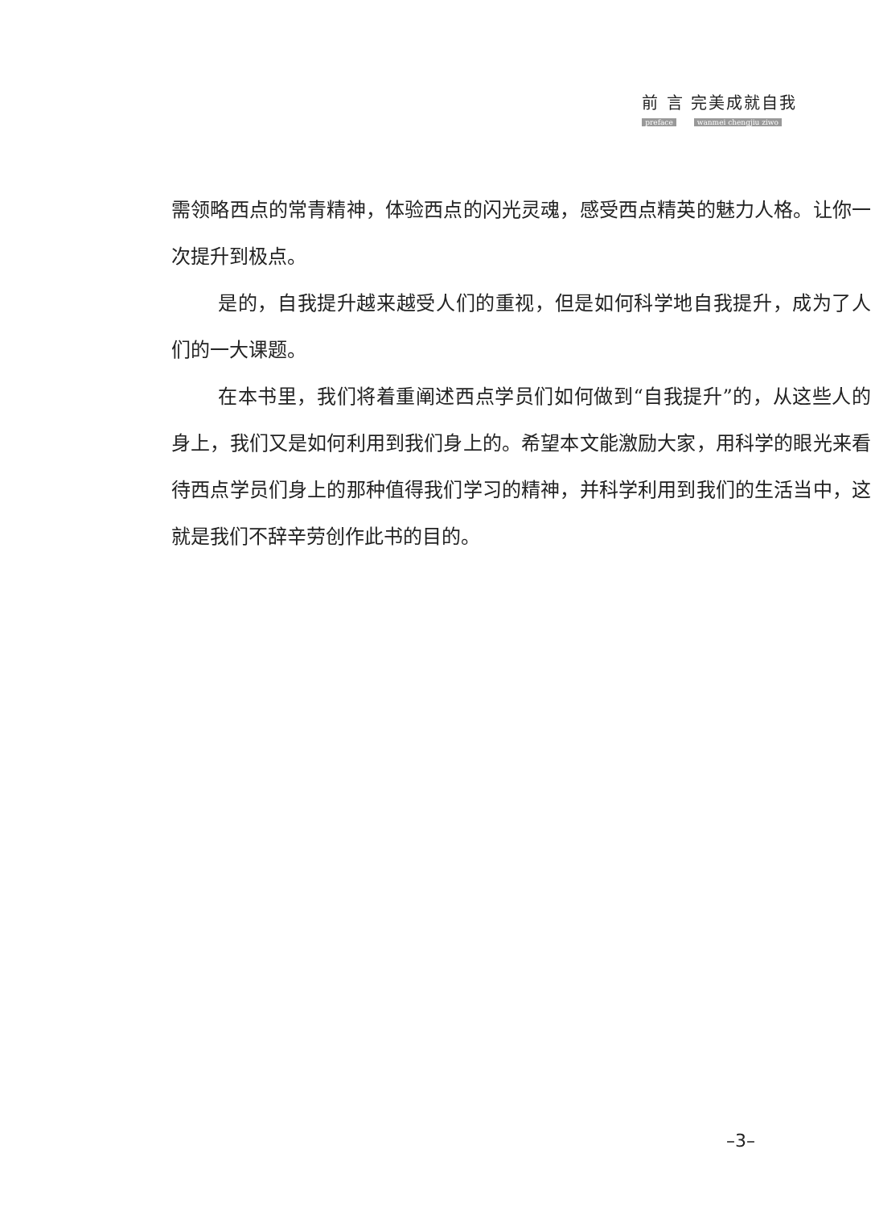前 言 完美成就自我
preface wanmei chengjiu ziwo
需领略西点的常青精神，体验西点的闪光灵魂，感受西点精英的魅力人格。让你一次提升到极点。
是的，自我提升越来越受人们的重视，但是如何科学地自我提升，成为了人们的一大课题。
在本书里，我们将着重阐述西点学员们如何做到“自我提升”的，从这些人的身上，我们又是如何利用到我们身上的。希望本文能激励大家，用科学的眼光来看待西点学员们身上的那种值得我们学习的精神，并科学利用到我们的生活当中，这就是我们不辞辛劳创作此书的目的。
–3–